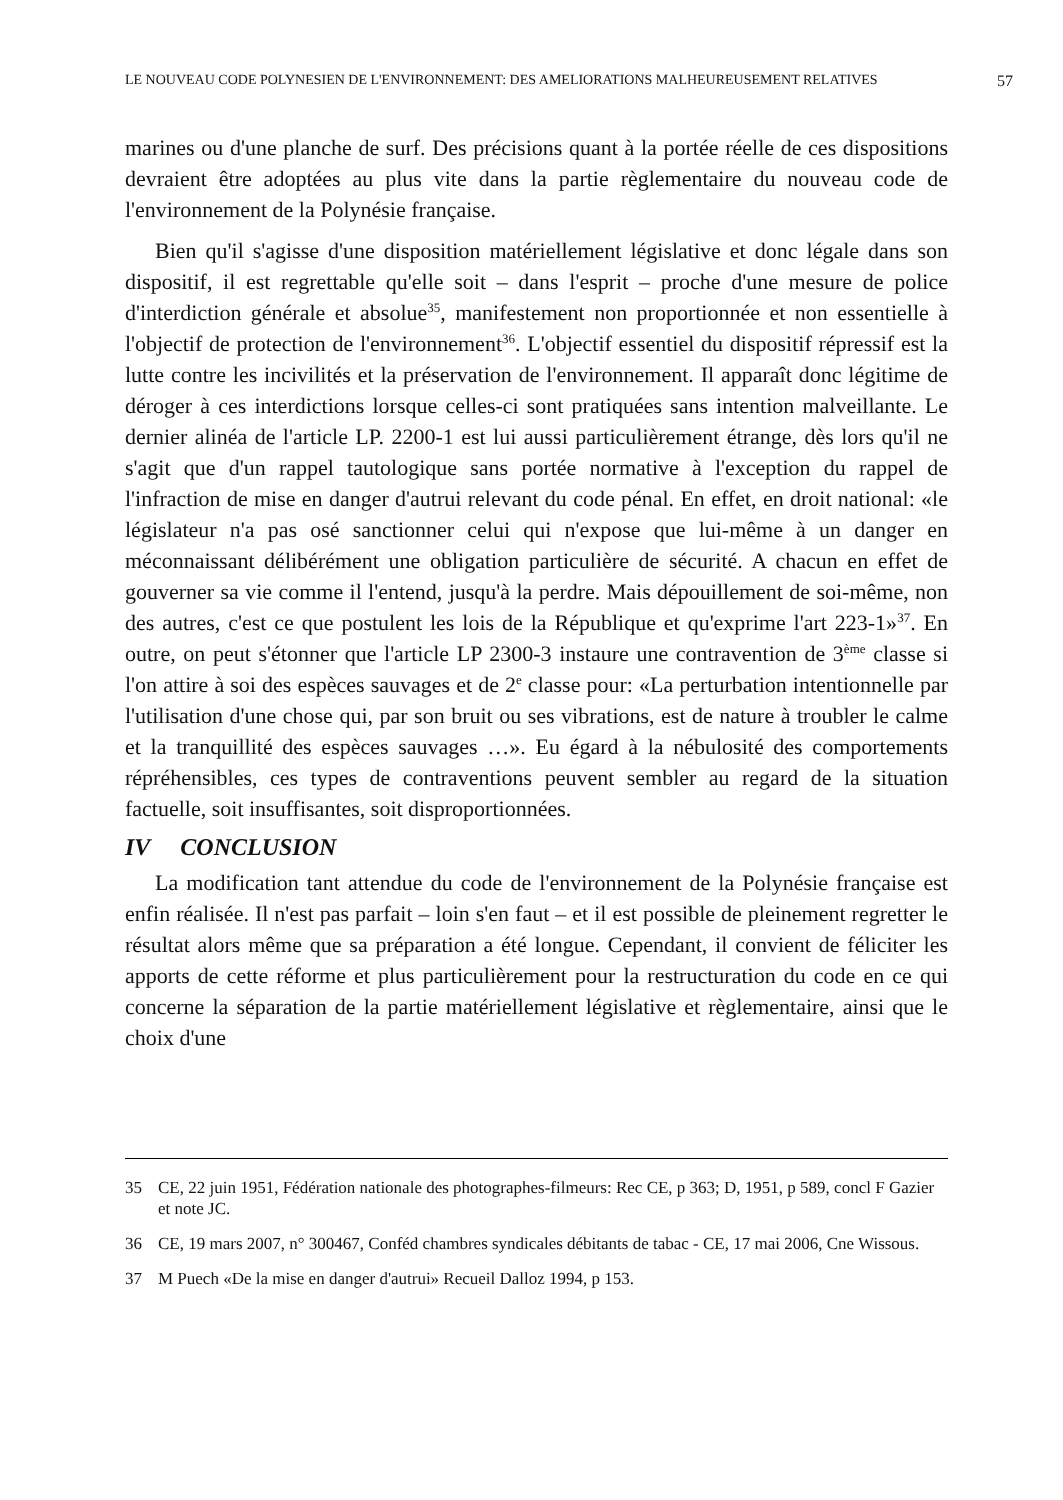LE NOUVEAU CODE POLYNESIEN DE L'ENVIRONNEMENT: DES AMELIORATIONS MALHEUREUSEMENT RELATIVES 57
marines ou d'une planche de surf. Des précisions quant à la portée réelle de ces dispositions devraient être adoptées au plus vite dans la partie règlementaire du nouveau code de l'environnement de la Polynésie française.
Bien qu'il s'agisse d'une disposition matériellement législative et donc légale dans son dispositif, il est regrettable qu'elle soit – dans l'esprit – proche d'une mesure de police d'interdiction générale et absolue<sup>35</sup>, manifestement non proportionnée et non essentielle à l'objectif de protection de l'environnement<sup>36</sup>. L'objectif essentiel du dispositif répressif est la lutte contre les incivilités et la préservation de l'environnement. Il apparaît donc légitime de déroger à ces interdictions lorsque celles-ci sont pratiquées sans intention malveillante. Le dernier alinéa de l'article LP. 2200-1 est lui aussi particulièrement étrange, dès lors qu'il ne s'agit que d'un rappel tautologique sans portée normative à l'exception du rappel de l'infraction de mise en danger d'autrui relevant du code pénal. En effet, en droit national: «le législateur n'a pas osé sanctionner celui qui n'expose que lui-même à un danger en méconnaissant délibérément une obligation particulière de sécurité. A chacun en effet de gouverner sa vie comme il l'entend, jusqu'à la perdre. Mais dépouillement de soi-même, non des autres, c'est ce que postulent les lois de la République et qu'exprime l'art 223-1»<sup>37</sup>. En outre, on peut s'étonner que l'article LP 2300-3 instaure une contravention de 3<sup>ème</sup> classe si l'on attire à soi des espèces sauvages et de 2<sup>e</sup> classe pour: «La perturbation intentionnelle par l'utilisation d'une chose qui, par son bruit ou ses vibrations, est de nature à troubler le calme et la tranquillité des espèces sauvages …». Eu égard à la nébulosité des comportements répréhensibles, ces types de contraventions peuvent sembler au regard de la situation factuelle, soit insuffisantes, soit disproportionnées.
IV CONCLUSION
La modification tant attendue du code de l'environnement de la Polynésie française est enfin réalisée. Il n'est pas parfait – loin s'en faut – et il est possible de pleinement regretter le résultat alors même que sa préparation a été longue. Cependant, il convient de féliciter les apports de cette réforme et plus particulièrement pour la restructuration du code en ce qui concerne la séparation de la partie matériellement législative et règlementaire, ainsi que le choix d'une
35 CE, 22 juin 1951, Fédération nationale des photographes-filmeurs: Rec CE, p 363; D, 1951, p 589, concl F Gazier et note JC.
36 CE, 19 mars 2007, n° 300467, Conféd chambres syndicales débitants de tabac - CE, 17 mai 2006, Cne Wissous.
37 M Puech «De la mise en danger d'autrui» Recueil Dalloz 1994, p 153.